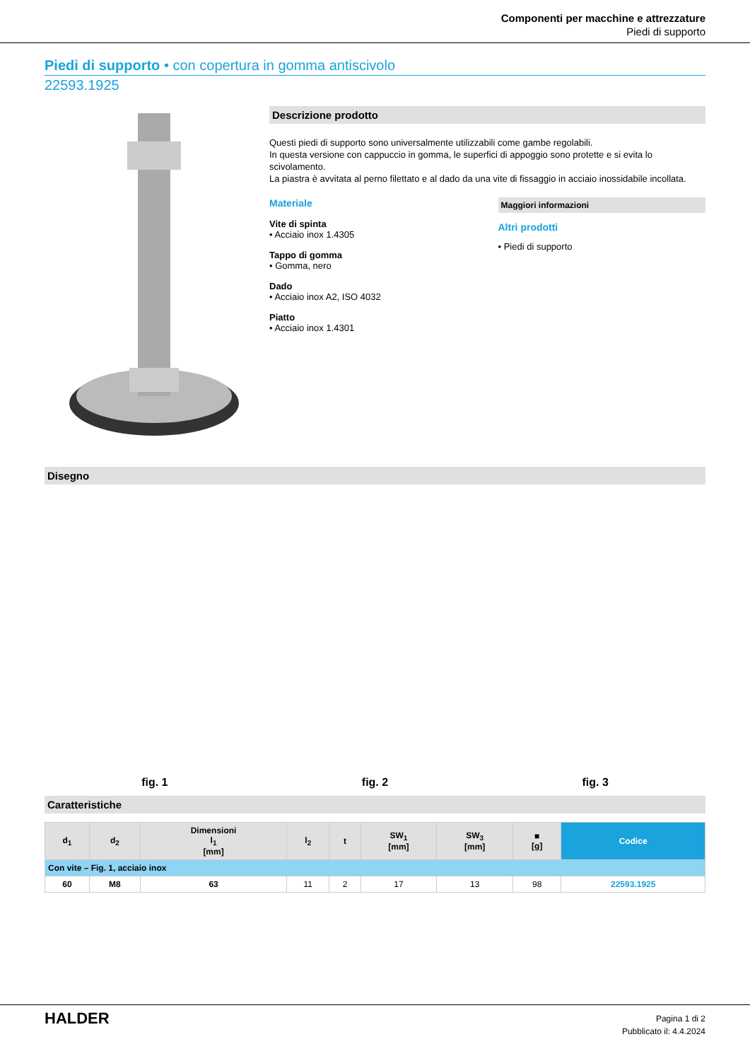Componenti per macchine e attrezzature
Piedi di supporto
Piedi di supporto • con copertura in gomma antiscivolo
22593.1925
Descrizione prodotto
Questi piedi di supporto sono universalmente utilizzabili come gambe regolabili.
In questa versione con cappuccio in gomma, le superfici di appoggio sono protette e si evita lo scivolamento.
La piastra è avvitata al perno filettato e al dado da una vite di fissaggio in acciaio inossidabile incollata.
Materiale
Vite di spinta
• Acciaio inox 1.4305
Tappo di gomma
• Gomma, nero
Dado
• Acciaio inox A2, ISO 4032
Piatto
• Acciaio inox 1.4301
Maggiori informazioni
Altri prodotti
• Piedi di supporto
Disegno
fig. 1 fig. 2 fig. 3
Caratteristiche
| d<sub>1</sub> | d<sub>2</sub> | Dimensioni l<sub>1</sub> [mm] | l<sub>2</sub> | t | SW<sub>1</sub> [mm] | SW<sub>3</sub> [mm] | ■ [g] | Codice |
| --- | --- | --- | --- | --- | --- | --- | --- | --- |
| Con vite – Fig. 1, acciaio inox | | | | | | | | |
| 60 | M8 | 63 | 11 | 2 | 17 | 13 | 98 | 22593.1925 |
HALDER
Pagina 1 di 2
Pubblicato il: 4.4.2024